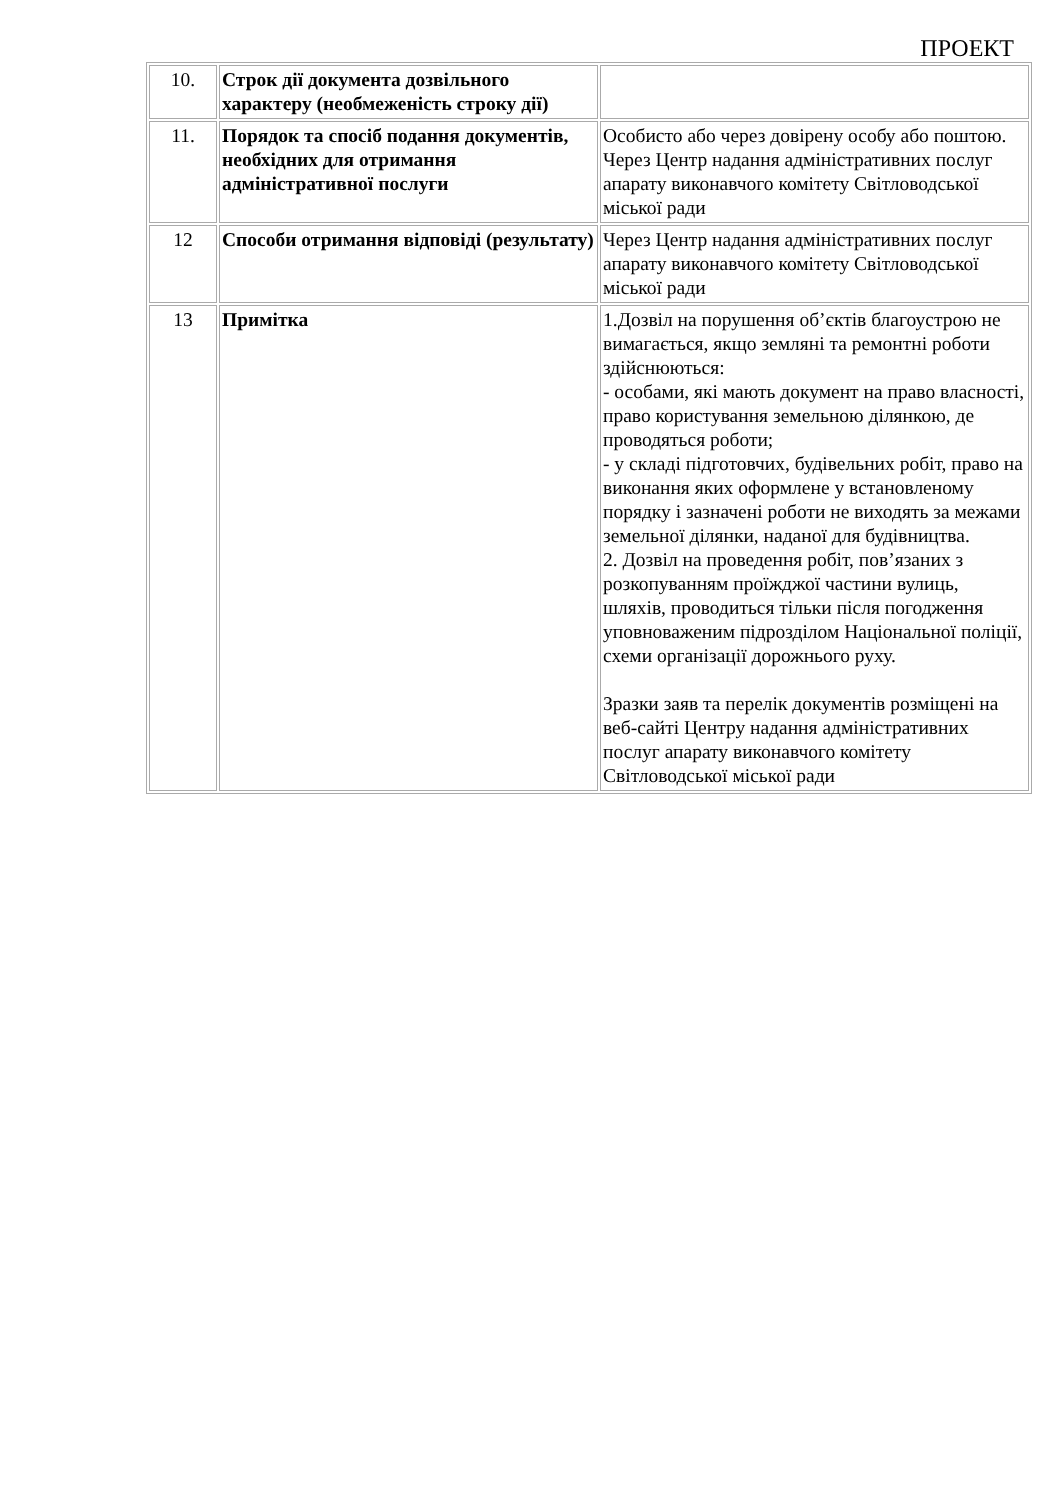ПРОЕКТ
| 10. | Строк дії документа дозвільного характеру (необмеженість строку дії) | |
| 11. | Порядок та спосіб подання документів, необхідних для отримання адміністративної послуги | Особисто або через довірену особу або поштою. Через Центр надання адміністративних послуг апарату виконавчого комітету Світловодської міської ради |
| 12 | Способи отримання відповіді (результату) | Через Центр надання адміністративних послуг апарату виконавчого комітету Світловодської міської ради |
| 13 | Примітка | 1.Дозвіл на порушення об’єктів благоустрою не вимагається, якщо земляні та ремонтні роботи здійснюються: - особами, які мають документ на право власності, право користування земельною ділянкою, де проводяться роботи; - у складі підготовчих, будівельних робіт, право на виконання яких оформлене у встановленому порядку і зазначені роботи не виходять за межами земельної ділянки, наданої для будівництва. 2. Дозвіл на проведення робіт, пов’язаних з розкопуванням проїжджої частини вулиць, шляхів, проводиться тільки після погодження уповноваженим підрозділом Національної поліції, схеми організації дорожнього руху. Зразки заяв та перелік документів розміщені на веб-сайті Центру надання адміністративних послуг апарату виконавчого комітету Світловодської міської ради |